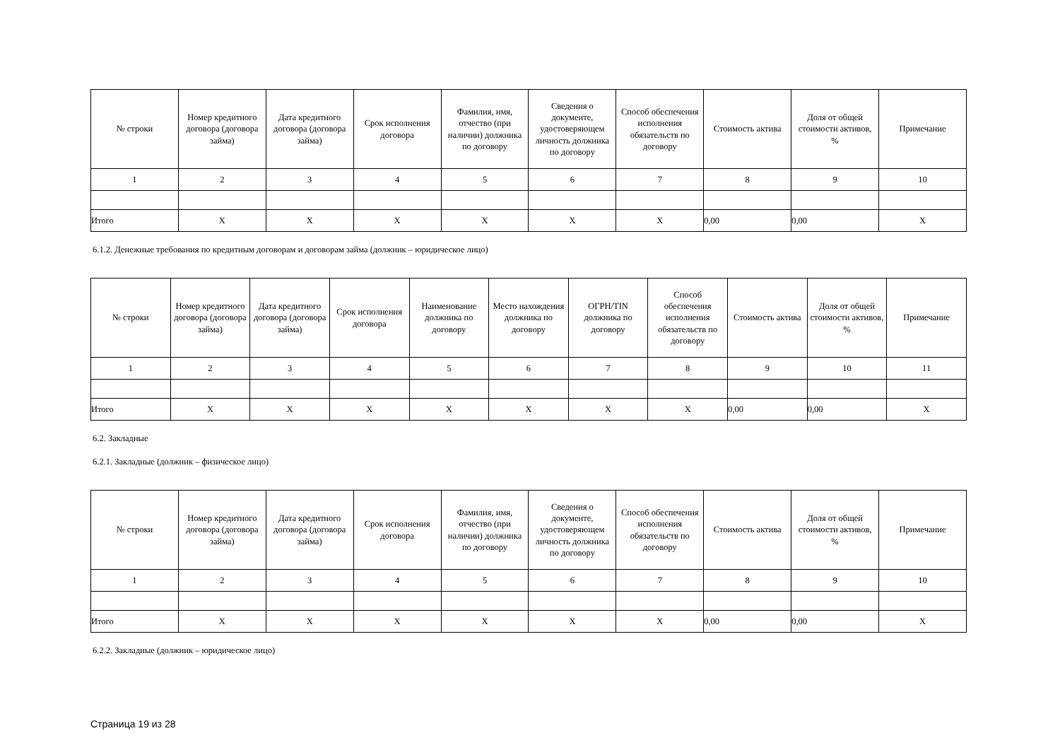| № строки | Номер кредитного договора (договора займа) | Дата кредитного договора (договора займа) | Срок исполнения договора | Фамилия, имя, отчество (при наличии) должника по договору | Сведения о документе, удостоверяющем личность должника по договору | Способ обеспечения исполнения обязательств по договору | Стоимость актива | Доля от общей стоимости активов, % | Примечание |
| --- | --- | --- | --- | --- | --- | --- | --- | --- | --- |
| 1 | 2 | 3 | 4 | 5 | 6 | 7 | 8 | 9 | 10 |
| Итого | X | X | X | X | X | X | 0,00 | 0,00 | X |
6.1.2. Денежные требования по кредитным договорам и договорам займа (должник – юридическое лицо)
| № строки | Номер кредитного договора (договора займа) | Дата кредитного договора (договора займа) | Срок исполнения договора | Наименование должника по договору | Место нахождения должника по договору | ОГРН/TIN должника по договору | Способ обеспечения исполнения обязательств по договору | Стоимость актива | Доля от общей стоимости активов, % | Примечание |
| --- | --- | --- | --- | --- | --- | --- | --- | --- | --- | --- |
| 1 | 2 | 3 | 4 | 5 | 6 | 7 | 8 | 9 | 10 | 11 |
| Итого | X | X | X | X | X | X | X | 0,00 | 0,00 | X |
6.2. Закладные
6.2.1. Закладные (должник – физическое лицо)
| № строки | Номер кредитного договора (договора займа) | Дата кредитного договора (договора займа) | Срок исполнения договора | Фамилия, имя, отчество (при наличии) должника по договору | Сведения о документе, удостоверяющем личность должника по договору | Способ обеспечения исполнения обязательств по договору | Стоимость актива | Доля от общей стоимости активов, % | Примечание |
| --- | --- | --- | --- | --- | --- | --- | --- | --- | --- |
| 1 | 2 | 3 | 4 | 5 | 6 | 7 | 8 | 9 | 10 |
| Итого | X | X | X | X | X | X | 0,00 | 0,00 | X |
6.2.2. Закладные (должник – юридическое лицо)
Страница 19 из 28